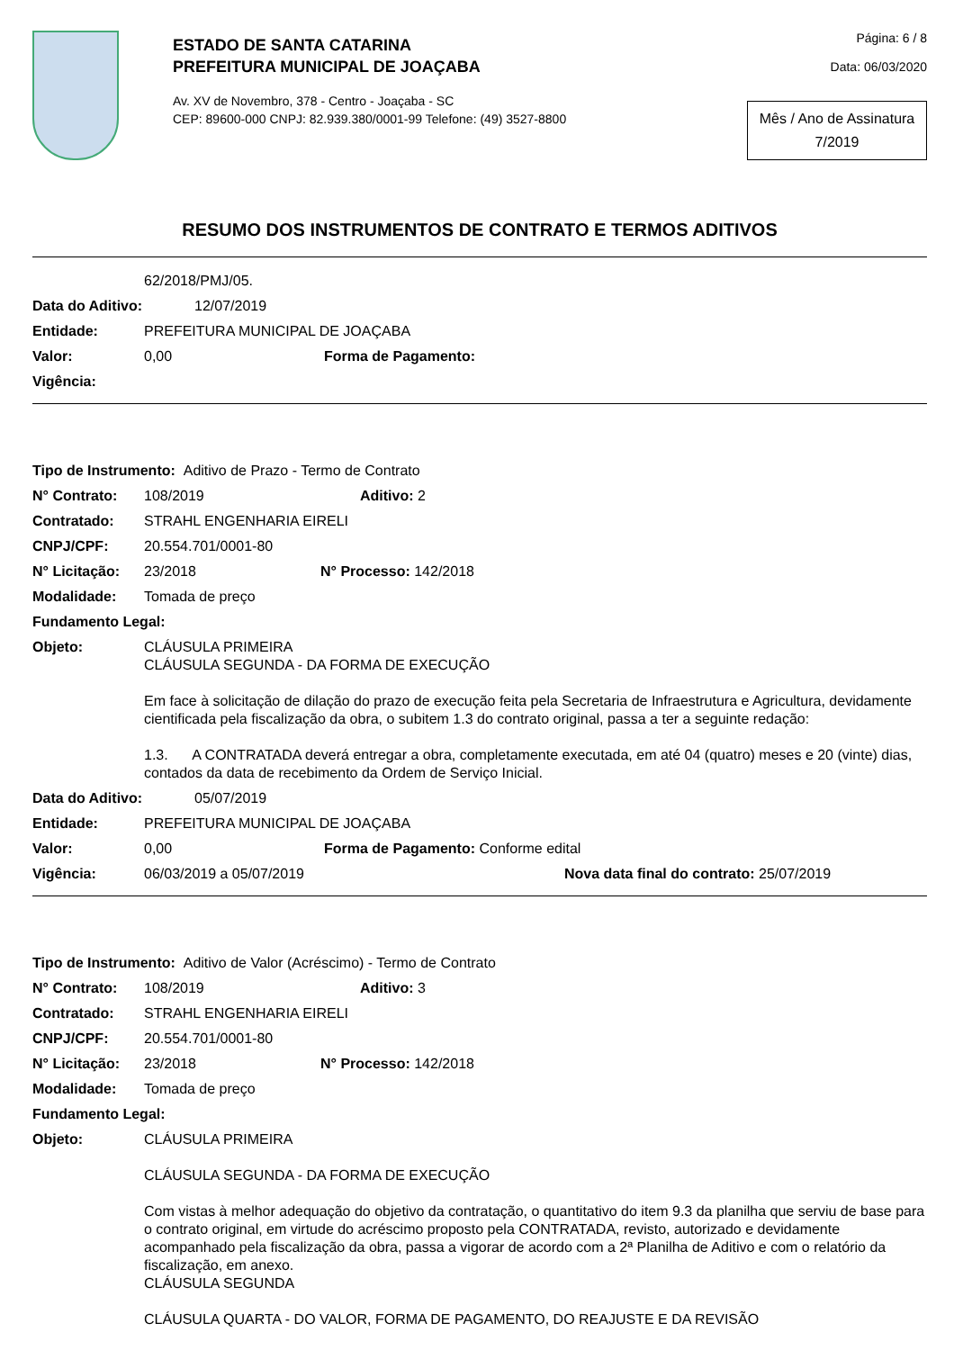ESTADO DE SANTA CATARINA
PREFEITURA MUNICIPAL DE JOAÇABA
Av. XV de Novembro, 378 - Centro - Joaçaba - SC
CEP: 89600-000 CNPJ: 82.939.380/0001-99 Telefone: (49) 3527-8800
Página: 6 / 8
Data: 06/03/2020
Mês / Ano de Assinatura
7/2019
RESUMO DOS INSTRUMENTOS DE CONTRATO E TERMOS ADITIVOS
62/2018/PMJ/05.
Data do Aditivo: 12/07/2019
Entidade: PREFEITURA MUNICIPAL DE JOAÇABA
Valor: 0,00 Forma de Pagamento:
Vigência:
Tipo de Instrumento: Aditivo de Prazo - Termo de Contrato
N° Contrato: 108/2019 Aditivo: 2
Contratado: STRAHL ENGENHARIA EIRELI
CNPJ/CPF: 20.554.701/0001-80
N° Licitação: 23/2018 N° Processo: 142/2018
Modalidade: Tomada de preço
Fundamento Legal:
Objeto: CLÁUSULA PRIMEIRA
CLÁUSULA SEGUNDA - DA FORMA DE EXECUÇÃO
Em face à solicitação de dilação do prazo de execução feita pela Secretaria de Infraestrutura e Agricultura, devidamente cientificada pela fiscalização da obra, o subitem 1.3 do contrato original, passa a ter a seguinte redação:
1.3. A CONTRATADA deverá entregar a obra, completamente executada, em até 04 (quatro) meses e 20 (vinte) dias, contados da data de recebimento da Ordem de Serviço Inicial.
Data do Aditivo: 05/07/2019
Entidade: PREFEITURA MUNICIPAL DE JOAÇABA
Valor: 0,00 Forma de Pagamento: Conforme edital
Vigência: 06/03/2019 a 05/07/2019 Nova data final do contrato: 25/07/2019
Tipo de Instrumento: Aditivo de Valor (Acréscimo) - Termo de Contrato
N° Contrato: 108/2019 Aditivo: 3
Contratado: STRAHL ENGENHARIA EIRELI
CNPJ/CPF: 20.554.701/0001-80
N° Licitação: 23/2018 N° Processo: 142/2018
Modalidade: Tomada de preço
Fundamento Legal:
Objeto: CLÁUSULA PRIMEIRA
CLÁUSULA SEGUNDA - DA FORMA DE EXECUÇÃO
Com vistas à melhor adequação do objetivo da contratação, o quantitativo do item 9.3 da planilha que serviu de base para o contrato original, em virtude do acréscimo proposto pela CONTRATADA, revisto, autorizado e devidamente acompanhado pela fiscalização da obra, passa a vigorar de acordo com a 2ª Planilha de Aditivo e com o relatório da fiscalização, em anexo.
CLÁUSULA SEGUNDA
CLÁUSULA QUARTA - DO VALOR, FORMA DE PAGAMENTO, DO REAJUSTE E DA REVISÃO